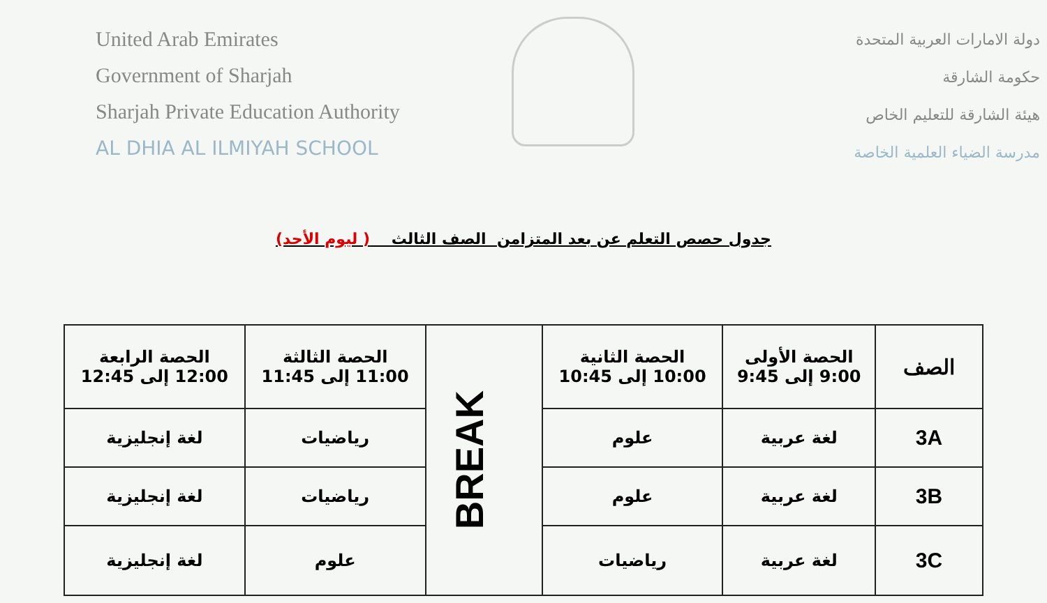United Arab Emirates
Government of Sharjah
Sharjah Private Education Authority
AL DHIA AL ILMIYAH SCHOOL
دولة الامارات العربية المتحدة
حكومة الشارقة
هيئة الشارقة للتعليم الخاص
مدرسة الضياء العلمية الخاصة
جدول حصص التعلم عن بعد المتزامن الصف الثالث ( ليوم الأحد)
| الصف | الحصة الأولى 9:00 إلى 9:45 | الحصة الثانية 10:00 إلى 10:45 | BREAK | الحصة الثالثة 11:00 إلى 11:45 | الحصة الرابعة 12:00 إلى 12:45 |
| 3A | لغة عربية | علوم | | رياضيات | لغة إنجليزية |
| 3B | لغة عربية | علوم | | رياضيات | لغة إنجليزية |
| 3C | لغة عربية | رياضيات | | علوم | لغة إنجليزية |